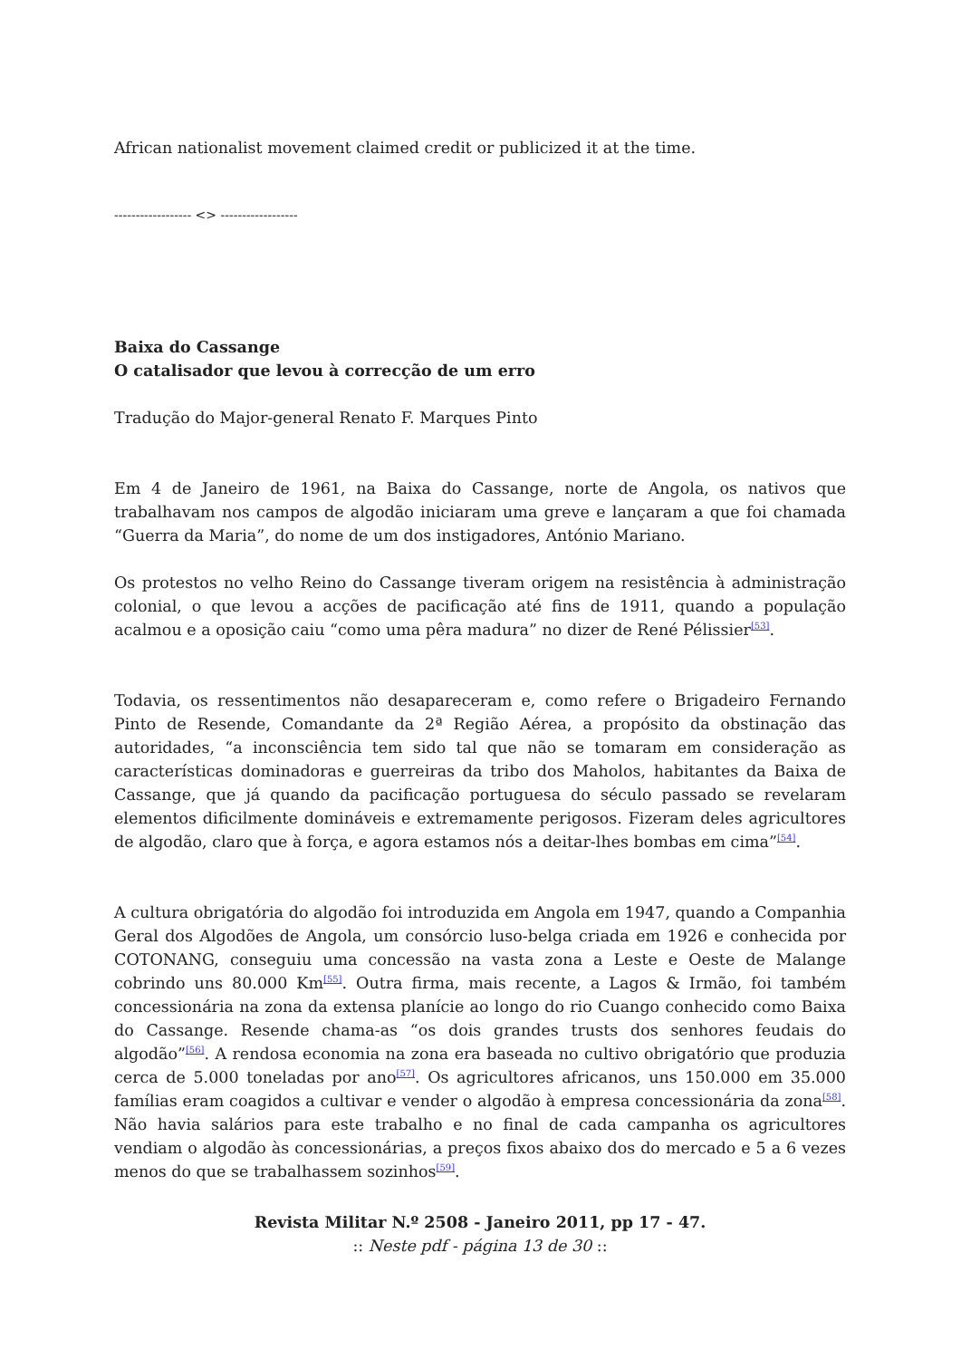African nationalist movement claimed credit or publicized it at the time.
------------------ <> ------------------
Baixa do Cassange
O catalisador que levou à correcção de um erro
Tradução do Major-general Renato F. Marques Pinto
Em 4 de Janeiro de 1961, na Baixa do Cassange, norte de Angola, os nativos que trabalhavam nos campos de algodão iniciaram uma greve e lançaram a que foi chamada “Guerra da Maria”, do nome de um dos instigadores, António Mariano.
Os protestos no velho Reino do Cassange tiveram origem na resistência à administração colonial, o que levou a acções de pacificação até fins de 1911, quando a população acalmou e a oposição caiu “como uma pêra madura” no dizer de René Pélissier<sup>[53]</sup>.
Todavia, os ressentimentos não desapareceram e, como refere o Brigadeiro Fernando Pinto de Resende, Comandante da 2ª Região Aérea, a propósito da obstinação das autoridades, “a inconsciência tem sido tal que não se tomaram em consideração as características dominadoras e guerreiras da tribo dos Maholos, habitantes da Baixa de Cassange, que já quando da pacificação portuguesa do século passado se revelaram elementos dificilmente domináveis e extremamente perigosos. Fizeram deles agricultores de algodão, claro que à força, e agora estamos nós a deitar-lhes bombas em cima”<sup>[54]</sup>.
A cultura obrigatória do algodão foi introduzida em Angola em 1947, quando a Companhia Geral dos Algodões de Angola, um consórcio luso-belga criada em 1926 e conhecida por COTONANG, conseguiu uma concessão na vasta zona a Leste e Oeste de Malange cobrindo uns 80.000 Km<sup>[55]</sup>. Outra firma, mais recente, a Lagos & Irmão, foi também concessionária na zona da extensa planície ao longo do rio Cuango conhecido como Baixa do Cassange. Resende chama-as “os dois grandes trusts dos senhores feudais do algodão”<sup>[56]</sup>. A rendosa economia na zona era baseada no cultivo obrigatório que produzia cerca de 5.000 toneladas por ano<sup>[57]</sup>. Os agricultores africanos, uns 150.000 em 35.000 famílias eram coagidos a cultivar e vender o algodão à empresa concessionária da zona<sup>[58]</sup>. Não havia salários para este trabalho e no final de cada campanha os agricultores vendiam o algodão às concessionárias, a preços fixos abaixo dos do mercado e 5 a 6 vezes menos do que se trabalhassem sozinhos<sup>[59]</sup>.
Revista Militar N.º 2508 - Janeiro 2011, pp 17 - 47.
:: Neste pdf - página 13 de 30 ::